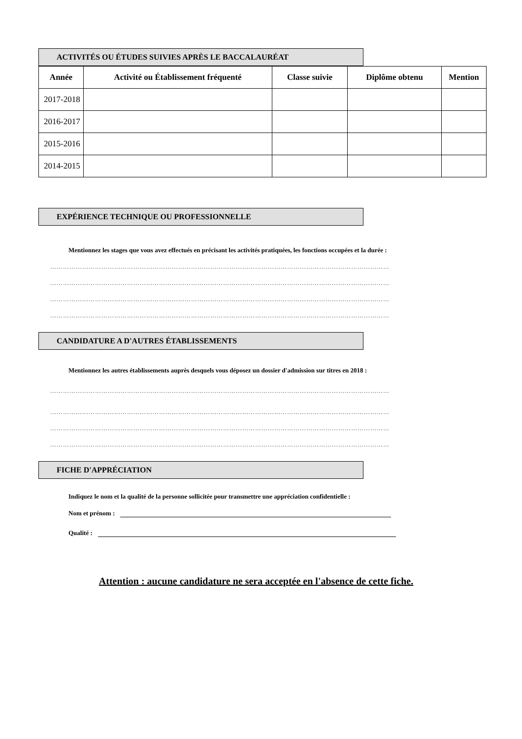ACTIVITÉS OU ÉTUDES SUIVIES APRÈS LE BACCALAURÉAT
| Année | Activité ou Établissement fréquenté | Classe suivie | Diplôme obtenu | Mention |
| --- | --- | --- | --- | --- |
| 2017-2018 | | | | |
| 2016-2017 | | | | |
| 2015-2016 | | | | |
| 2014-2015 | | | | |
EXPÉRIENCE TECHNIQUE OU PROFESSIONNELLE
Mentionnez les stages que vous avez effectués en précisant les activités pratiquées, les fonctions occupées et la durée :
……………………………………………………………………………………………………………………………………………
……………………………………………………………………………………………………………………………………………
……………………………………………………………………………………………………………………………………………
……………………………………………………………………………………………………………………………………………
CANDIDATURE A D'AUTRES ÉTABLISSEMENTS
Mentionnez les autres établissements auprès desquels vous déposez un dossier d'admission sur titres en 2018 :
……………………………………………………………………………………………………………………………………………
……………………………………………………………………………………………………………………………………………
……………………………………………………………………………………………………………………………………………
……………………………………………………………………………………………………………………………………………
FICHE D'APPRÉCIATION
Indiquez le nom et la qualité de la personne sollicitée pour transmettre une appréciation confidentielle :
Nom et prénom :
Qualité :
Attention : aucune candidature ne sera acceptée en l'absence de cette fiche.